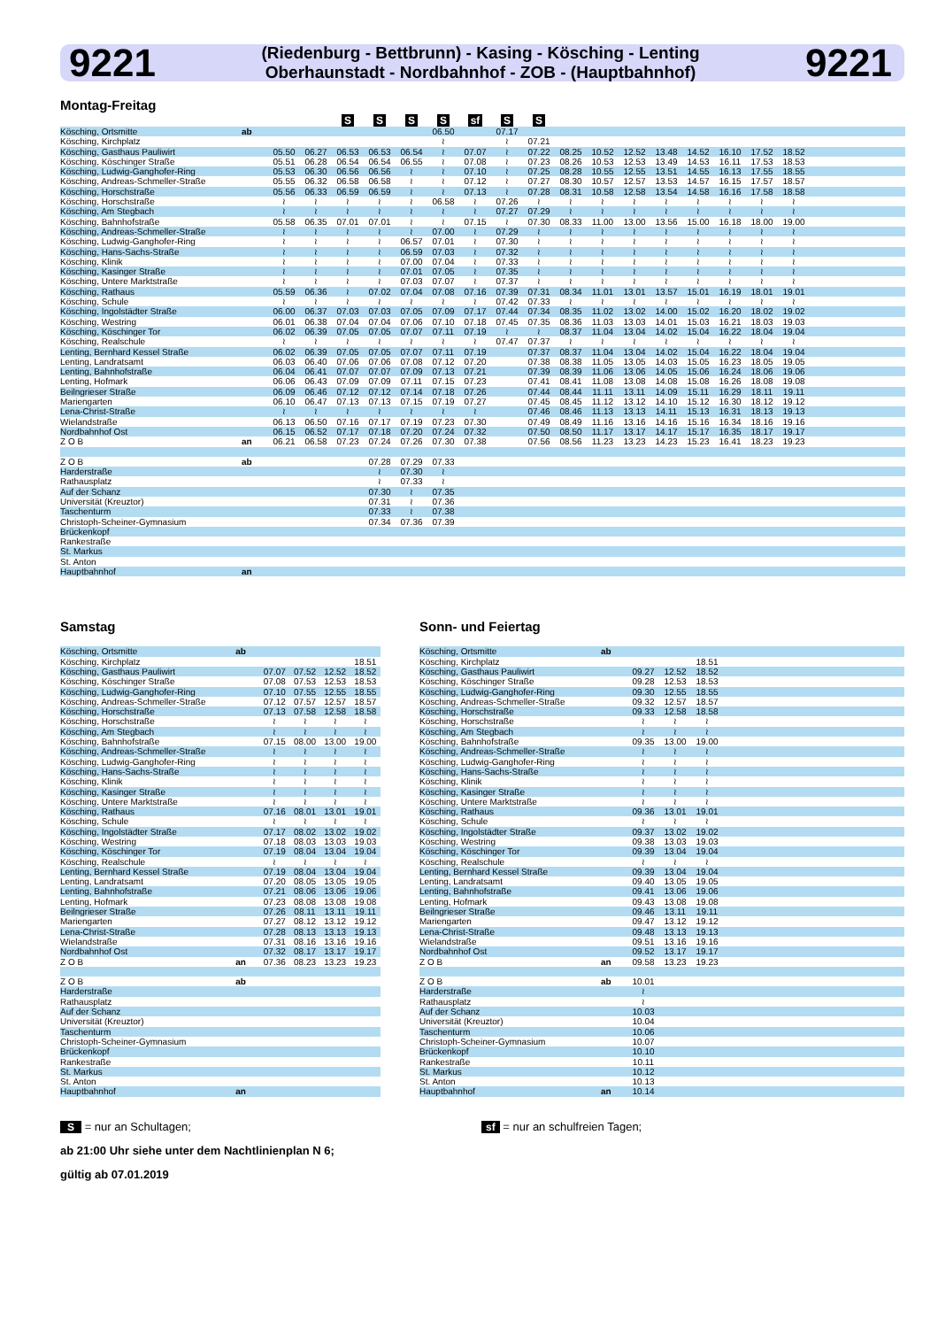9221
(Riedenburg - Bettbrunn) - Kasing - Kösching - Lenting
Oberhaunstadt - Nordbahnhof - ZOB - (Hauptbahnhof)
9221
Montag-Freitag
| | | | | S | S | S | S | sf | S | S | | | | | | | | | |
| Kösching, Ortsmitte | ab | | | | | | 06.50 | | 07.17 | | | | | | | | | | |
| Kösching, Kirchplatz | | | | | | | ≀ | | ≀ | 07.21 | | | | | | | | | |
| Kösching, Gasthaus Pauliwirt | | 05.50 | 06.27 | 06.53 | 06.53 | 06.54 | ≀ | 07.07 | ≀ | 07.22 | 08.25 | 10.52 | 12.52 | 13.48 | 14.52 | 16.10 | 17.52 | 18.52 | |
| Kösching, Köschinger Straße | | 05.51 | 06.28 | 06.54 | 06.54 | 06.55 | ≀ | 07.08 | ≀ | 07.23 | 08.26 | 10.53 | 12.53 | 13.49 | 14.53 | 16.11 | 17.53 | 18.53 | |
| Kösching, Ludwig-Ganghofer-Ring | | 05.53 | 06.30 | 06.56 | 06.56 | ≀ | ≀ | 07.10 | ≀ | 07.25 | 08.28 | 10.55 | 12.55 | 13.51 | 14.55 | 16.13 | 17.55 | 18.55 | |
| Kösching, Andreas-Schmeller-Straße | | 05.55 | 06.32 | 06.58 | 06.58 | ≀ | ≀ | 07.12 | ≀ | 07.27 | 08.30 | 10.57 | 12.57 | 13.53 | 14.57 | 16.15 | 17.57 | 18.57 | |
| Kösching, Horschstraße | | 05.56 | 06.33 | 06.59 | 06.59 | ≀ | ≀ | 07.13 | ≀ | 07.28 | 08.31 | 10.58 | 12.58 | 13.54 | 14.58 | 16.16 | 17.58 | 18.58 | |
| Kösching, Horschstraße | | ≀ | ≀ | ≀ | ≀ | ≀ | 06.58 | ≀ | 07.26 | ≀ | ≀ | ≀ | ≀ | ≀ | ≀ | ≀ | ≀ | ≀ | |
| Kösching, Am Stegbach | | ≀ | ≀ | ≀ | ≀ | ≀ | ≀ | ≀ | 07.27 | 07.29 | ≀ | ≀ | ≀ | ≀ | ≀ | ≀ | ≀ | ≀ | |
| Kösching, Bahnhofstraße | | 05.58 | 06.35 | 07.01 | 07.01 | ≀ | ≀ | 07.15 | ≀ | 07.30 | 08.33 | 11.00 | 13.00 | 13.56 | 15.00 | 16.18 | 18.00 | 19.00 | |
| Kösching, Andreas-Schmeller-Straße | | ≀ | ≀ | ≀ | ≀ | ≀ | 07.00 | ≀ | 07.29 | ≀ | ≀ | ≀ | ≀ | ≀ | ≀ | ≀ | ≀ | ≀ | |
| Kösching, Ludwig-Ganghofer-Ring | | ≀ | ≀ | ≀ | ≀ | 06.57 | 07.01 | ≀ | 07.30 | ≀ | ≀ | ≀ | ≀ | ≀ | ≀ | ≀ | ≀ | ≀ | |
| Kösching, Hans-Sachs-Straße | | ≀ | ≀ | ≀ | ≀ | 06.59 | 07.03 | ≀ | 07.32 | ≀ | ≀ | ≀ | ≀ | ≀ | ≀ | ≀ | ≀ | ≀ | |
| Kösching, Klinik | | ≀ | ≀ | ≀ | ≀ | 07.00 | 07.04 | ≀ | 07.33 | ≀ | ≀ | ≀ | ≀ | ≀ | ≀ | ≀ | ≀ | ≀ | |
| Kösching, Kasinger Straße | | ≀ | ≀ | ≀ | ≀ | 07.01 | 07.05 | ≀ | 07.35 | ≀ | ≀ | ≀ | ≀ | ≀ | ≀ | ≀ | ≀ | ≀ | |
| Kösching, Untere Marktstraße | | ≀ | ≀ | ≀ | ≀ | 07.03 | 07.07 | ≀ | 07.37 | ≀ | ≀ | ≀ | ≀ | ≀ | ≀ | ≀ | ≀ | ≀ | |
| Kösching, Rathaus | | 05.59 | 06.36 | ≀ | 07.02 | 07.04 | 07.08 | 07.16 | 07.39 | 07.31 | 08.34 | 11.01 | 13.01 | 13.57 | 15.01 | 16.19 | 18.01 | 19.01 | |
| Kösching, Schule | | ≀ | ≀ | ≀ | ≀ | ≀ | ≀ | ≀ | 07.42 | 07.33 | ≀ | ≀ | ≀ | ≀ | ≀ | ≀ | ≀ | ≀ | |
| Kösching, Ingolstädter Straße | | 06.00 | 06.37 | 07.03 | 07.03 | 07.05 | 07.09 | 07.17 | 07.44 | 07.34 | 08.35 | 11.02 | 13.02 | 14.00 | 15.02 | 16.20 | 18.02 | 19.02 | |
| Kösching, Westring | | 06.01 | 06.38 | 07.04 | 07.04 | 07.06 | 07.10 | 07.18 | 07.45 | 07.35 | 08.36 | 11.03 | 13.03 | 14.01 | 15.03 | 16.21 | 18.03 | 19.03 | |
| Kösching, Köschinger Tor | | 06.02 | 06.39 | 07.05 | 07.05 | 07.07 | 07.11 | 07.19 | ≀ | ≀ | 08.37 | 11.04 | 13.04 | 14.02 | 15.04 | 16.22 | 18.04 | 19.04 | |
| Kösching, Realschule | | ≀ | ≀ | ≀ | ≀ | ≀ | ≀ | ≀ | 07.47 | 07.37 | ≀ | ≀ | ≀ | ≀ | ≀ | ≀ | ≀ | ≀ | |
| Lenting, Bernhard Kessel Straße | | 06.02 | 06.39 | 07.05 | 07.05 | 07.07 | 07.11 | 07.19 | | 07.37 | 08.37 | 11.04 | 13.04 | 14.02 | 15.04 | 16.22 | 18.04 | 19.04 | |
| Lenting, Landratsamt | | 06.03 | 06.40 | 07.06 | 07.06 | 07.08 | 07.12 | 07.20 | | 07.38 | 08.38 | 11.05 | 13.05 | 14.03 | 15.05 | 16.23 | 18.05 | 19.05 | |
| Lenting, Bahnhofstraße | | 06.04 | 06.41 | 07.07 | 07.07 | 07.09 | 07.13 | 07.21 | | 07.39 | 08.39 | 11.06 | 13.06 | 14.05 | 15.06 | 16.24 | 18.06 | 19.06 | |
| Lenting, Hofmark | | 06.06 | 06.43 | 07.09 | 07.09 | 07.11 | 07.15 | 07.23 | | 07.41 | 08.41 | 11.08 | 13.08 | 14.08 | 15.08 | 16.26 | 18.08 | 19.08 | |
| Beilngrieser Straße | | 06.09 | 06.46 | 07.12 | 07.12 | 07.14 | 07.18 | 07.26 | | 07.44 | 08.44 | 11.11 | 13.11 | 14.09 | 15.11 | 16.29 | 18.11 | 19.11 | |
| Mariengarten | | 06.10 | 06.47 | 07.13 | 07.13 | 07.15 | 07.19 | 07.27 | | 07.45 | 08.45 | 11.12 | 13.12 | 14.10 | 15.12 | 16.30 | 18.12 | 19.12 | |
| Lena-Christ-Straße | | ≀ | ≀ | ≀ | ≀ | ≀ | ≀ | ≀ | | 07.46 | 08.46 | 11.13 | 13.13 | 14.11 | 15.13 | 16.31 | 18.13 | 19.13 | |
| Wielandstraße | | 06.13 | 06.50 | 07.16 | 07.17 | 07.19 | 07.23 | 07.30 | | 07.49 | 08.49 | 11.16 | 13.16 | 14.16 | 15.16 | 16.34 | 18.16 | 19.16 | |
| Nordbahnhof Ost | | 06.15 | 06.52 | 07.17 | 07.18 | 07.20 | 07.24 | 07.32 | | 07.50 | 08.50 | 11.17 | 13.17 | 14.17 | 15.17 | 16.35 | 18.17 | 19.17 | |
| Z O B | an | 06.21 | 06.58 | 07.23 | 07.24 | 07.26 | 07.30 | 07.38 | | 07.56 | 08.56 | 11.23 | 13.23 | 14.23 | 15.23 | 16.41 | 18.23 | 19.23 | |
| Z O B | ab | | | | 07.28 | 07.29 | 07.33 | | | | | | | | | | | | |
| Harderstraße | | | | | ≀ | 07.30 | ≀ | | | | | | | | | | | | |
| Rathausplatz | | | | | ≀ | 07.33 | ≀ | | | | | | | | | | | | |
| Auf der Schanz | | | | | 07.30 | ≀ | 07.35 | | | | | | | | | | | | |
| Universität (Kreuztor) | | | | | 07.31 | ≀ | 07.36 | | | | | | | | | | | | |
| Taschenturm | | | | | 07.33 | ≀ | 07.38 | | | | | | | | | | | | |
| Christoph-Scheiner-Gymnasium | | | | | 07.34 | 07.36 | 07.39 | | | | | | | | | | | | |
| Brückenkopf | | | | | | | | | | | | | | | | | | | |
| Rankestraße | | | | | | | | | | | | | | | | | | | |
| St. Markus | | | | | | | | | | | | | | | | | | | |
| St. Anton | | | | | | | | | | | | | | | | | | | |
| Hauptbahnhof | an | | | | | | | | | | | | | | | | | | |
Samstag
| Kösching, Ortsmitte | ab | | | | | |
| Kösching, Kirchplatz | | | | | 18.51 | |
| Kösching, Gasthaus Pauliwirt | | 07.07 | 07.52 | 12.52 | 18.52 | |
| Kösching, Köschinger Straße | | 07.08 | 07.53 | 12.53 | 18.53 | |
| Kösching, Ludwig-Ganghofer-Ring | | 07.10 | 07.55 | 12.55 | 18.55 | |
| Kösching, Andreas-Schmeller-Straße | | 07.12 | 07.57 | 12.57 | 18.57 | |
| Kösching, Horschstraße | | 07.13 | 07.58 | 12.58 | 18.58 | |
| Kösching, Horschstraße | | ≀ | ≀ | ≀ | ≀ | |
| Kösching, Am Stegbach | | ≀ | ≀ | ≀ | ≀ | |
| Kösching, Bahnhofstraße | | 07.15 | 08.00 | 13.00 | 19.00 | |
| Kösching, Andreas-Schmeller-Straße | | ≀ | ≀ | ≀ | ≀ | |
| Kösching, Ludwig-Ganghofer-Ring | | ≀ | ≀ | ≀ | ≀ | |
| Kösching, Hans-Sachs-Straße | | ≀ | ≀ | ≀ | ≀ | |
| Kösching, Klinik | | ≀ | ≀ | ≀ | ≀ | |
| Kösching, Kasinger Straße | | ≀ | ≀ | ≀ | ≀ | |
| Kösching, Untere Marktstraße | | ≀ | ≀ | ≀ | ≀ | |
| Kösching, Rathaus | | 07.16 | 08.01 | 13.01 | 19.01 | |
| Kösching, Schule | | ≀ | ≀ | ≀ | ≀ | |
| Kösching, Ingolstädter Straße | | 07.17 | 08.02 | 13.02 | 19.02 | |
| Kösching, Westring | | 07.18 | 08.03 | 13.03 | 19.03 | |
| Kösching, Köschinger Tor | | 07.19 | 08.04 | 13.04 | 19.04 | |
| Kösching, Realschule | | ≀ | ≀ | ≀ | ≀ | |
| Lenting, Bernhard Kessel Straße | | 07.19 | 08.04 | 13.04 | 19.04 | |
| Lenting, Landratsamt | | 07.20 | 08.05 | 13.05 | 19.05 | |
| Lenting, Bahnhofstraße | | 07.21 | 08.06 | 13.06 | 19.06 | |
| Lenting, Hofmark | | 07.23 | 08.08 | 13.08 | 19.08 | |
| Beilngrieser Straße | | 07.26 | 08.11 | 13.11 | 19.11 | |
| Mariengarten | | 07.27 | 08.12 | 13.12 | 19.12 | |
| Lena-Christ-Straße | | 07.28 | 08.13 | 13.13 | 19.13 | |
| Wielandstraße | | 07.31 | 08.16 | 13.16 | 19.16 | |
| Nordbahnhof Ost | | 07.32 | 08.17 | 13.17 | 19.17 | |
| Z O B | an | 07.36 | 08.23 | 13.23 | 19.23 | |
| Z O B | ab | | | | | |
| Harderstraße | | | | | | |
| Rathausplatz | | | | | | |
| Auf der Schanz | | | | | | |
| Universität (Kreuztor) | | | | | | |
| Taschenturm | | | | | | |
| Christoph-Scheiner-Gymnasium | | | | | | |
| Brückenkopf | | | | | | |
| Rankestraße | | | | | | |
| St. Markus | | | | | | |
| St. Anton | | | | | | |
| Hauptbahnhof | an | | | | | |
Sonn- und Feiertag
| Kösching, Ortsmitte | ab | | | | |
| Kösching, Kirchplatz | | | | 18.51 | |
| Kösching, Gasthaus Pauliwirt | | 09.27 | 12.52 | 18.52 | |
| Kösching, Köschinger Straße | | 09.28 | 12.53 | 18.53 | |
| Kösching, Ludwig-Ganghofer-Ring | | 09.30 | 12.55 | 18.55 | |
| Kösching, Andreas-Schmeller-Straße | | 09.32 | 12.57 | 18.57 | |
| Kösching, Horschstraße | | 09.33 | 12.58 | 18.58 | |
| Kösching, Horschstraße | | ≀ | ≀ | ≀ | |
| Kösching, Am Stegbach | | ≀ | ≀ | ≀ | |
| Kösching, Bahnhofstraße | | 09.35 | 13.00 | 19.00 | |
| Kösching, Andreas-Schmeller-Straße | | ≀ | ≀ | ≀ | |
| Kösching, Ludwig-Ganghofer-Ring | | ≀ | ≀ | ≀ | |
| Kösching, Hans-Sachs-Straße | | ≀ | ≀ | ≀ | |
| Kösching, Klinik | | ≀ | ≀ | ≀ | |
| Kösching, Kasinger Straße | | ≀ | ≀ | ≀ | |
| Kösching, Untere Marktstraße | | ≀ | ≀ | ≀ | |
| Kösching, Rathaus | | 09.36 | 13.01 | 19.01 | |
| Kösching, Schule | | ≀ | ≀ | ≀ | |
| Kösching, Ingolstädter Straße | | 09.37 | 13.02 | 19.02 | |
| Kösching, Westring | | 09.38 | 13.03 | 19.03 | |
| Kösching, Köschinger Tor | | 09.39 | 13.04 | 19.04 | |
| Kösching, Realschule | | ≀ | ≀ | ≀ | |
| Lenting, Bernhard Kessel Straße | | 09.39 | 13.04 | 19.04 | |
| Lenting, Landratsamt | | 09.40 | 13.05 | 19.05 | |
| Lenting, Bahnhofstraße | | 09.41 | 13.06 | 19.06 | |
| Lenting, Hofmark | | 09.43 | 13.08 | 19.08 | |
| Beilngrieser Straße | | 09.46 | 13.11 | 19.11 | |
| Mariengarten | | 09.47 | 13.12 | 19.12 | |
| Lena-Christ-Straße | | 09.48 | 13.13 | 19.13 | |
| Wielandstraße | | 09.51 | 13.16 | 19.16 | |
| Nordbahnhof Ost | | 09.52 | 13.17 | 19.17 | |
| Z O B | an | 09.58 | 13.23 | 19.23 | |
| Z O B | ab | 10.01 | | | |
| Harderstraße | | ≀ | | | |
| Rathausplatz | | ≀ | | | |
| Auf der Schanz | | 10.03 | | | |
| Universität (Kreuztor) | | 10.04 | | | |
| Taschenturm | | 10.06 | | | |
| Christoph-Scheiner-Gymnasium | | 10.07 | | | |
| Brückenkopf | | 10.10 | | | |
| Rankestraße | | 10.11 | | | |
| St. Markus | | 10.12 | | | |
| St. Anton | | 10.13 | | | |
| Hauptbahnhof | an | 10.14 | | | |
S = nur an Schultagen;
sf = nur an schulfreien Tagen;
ab 21:00 Uhr siehe unter dem Nachtlinienplan N 6;
gültig ab 07.01.2019